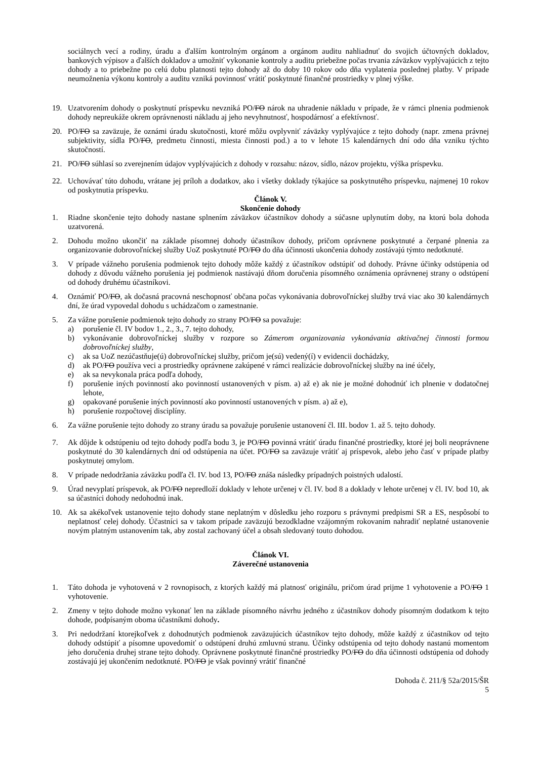sociálnych vecí a rodiny, úradu a ďalším kontrolným orgánom a orgánom auditu nahliadnuť do svojich účtovných dokladov, bankových výpisov a ďalších dokladov a umožniť vykonanie kontroly a auditu priebežne počas trvania záväzkov vyplývajúcich z tejto dohody a to priebežne po celú dobu platnosti tejto dohody až do doby 10 rokov odo dňa vyplatenia poslednej platby. V prípade neumožnenia výkonu kontroly a auditu vzniká povinnosť vrátiť poskytnuté finančné prostriedky v plnej výške.
19. Uzatvorením dohody o poskytnutí príspevku nevzniká PO/FO nárok na uhradenie nákladu v prípade, že v rámci plnenia podmienok dohody nepreukáže okrem oprávnenosti nákladu aj jeho nevyhnutnosť, hospodárnosť a efektívnosť.
20. PO/FO sa zaväzuje, že oznámi úradu skutočnosti, ktoré môžu ovplyvniť záväzky vyplývajúce z tejto dohody (napr. zmena právnej subjektivity, sídla PO/FO, predmetu činnosti, miesta činnosti pod.) a to v lehote 15 kalendárnych dní odo dňa vzniku týchto skutočností.
21. PO/FO súhlasí so zverejnením údajov vyplývajúcich z dohody v rozsahu: názov, sídlo, názov projektu, výška príspevku.
22. Uchovávať túto dohodu, vrátane jej príloh a dodatkov, ako i všetky doklady týkajúce sa poskytnutého príspevku, najmenej 10 rokov od poskytnutia príspevku.
Článok V.
Skončenie dohody
1. Riadne skončenie tejto dohody nastane splnením záväzkov účastníkov dohody a súčasne uplynutím doby, na ktorú bola dohoda uzatvorená.
2. Dohodu možno ukončiť na základe písomnej dohody účastníkov dohody, pričom oprávnene poskytnuté a čerpané plnenia za organizovanie dobrovoľníckej služby UoZ poskytnuté PO/FO do dňa účinnosti ukončenia dohody zostávajú týmto nedotknuté.
3. V prípade vážneho porušenia podmienok tejto dohody môže každý z účastníkov odstúpiť od dohody. Právne účinky odstúpenia od dohody z dôvodu vážneho porušenia jej podmienok nastávajú dňom doručenia písomného oznámenia oprávnenej strany o odstúpení od dohody druhému účastníkovi.
4. Oznámiť PO/FO, ak dočasná pracovná neschopnosť občana počas vykonávania dobrovoľníckej služby trvá viac ako 30 kalendárnych dní, že úrad vypovedal dohodu s uchádzačom o zamestnanie.
5. Za vážne porušenie podmienok tejto dohody zo strany PO/FO sa považuje:
a) porušenie čl. IV bodov 1., 2., 3., 7. tejto dohody,
b) vykonávanie dobrovoľníckej služby v rozpore so Zámerom organizovania vykonávania aktivačnej činnosti formou dobrovoľníckej služby,
c) ak sa UoZ nezúčastňuje(ú) dobrovoľníckej služby, pričom je(sú) vedený(í) v evidencii dochádzky,
d) ak PO/FO používa veci a prostriedky oprávnene zakúpené v rámci realizácie dobrovoľníckej služby na iné účely,
e) ak sa nevykonala práca podľa dohody,
f) porušenie iných povinností ako povinností ustanovených v písm. a) až e) ak nie je možné dohodnúť ich plnenie v dodatočnej lehote,
g) opakované porušenie iných povinností ako povinností ustanovených v písm. a) až e),
h) porušenie rozpočtovej disciplíny.
6. Za vážne porušenie tejto dohody zo strany úradu sa považuje porušenie ustanovení čl. III. bodov 1. až 5. tejto dohody.
7. Ak dôjde k odstúpeniu od tejto dohody podľa bodu 3, je PO/FO povinná vrátiť úradu finančné prostriedky, ktoré jej boli neoprávnene poskytnuté do 30 kalendárnych dní od odstúpenia na účet. PO/FO sa zaväzuje vrátiť aj príspevok, alebo jeho časť v prípade platby poskytnutej omylom.
8. V prípade nedodržania záväzku podľa čl. IV. bod 13, PO/FO znáša následky prípadných poistných udalostí.
9. Úrad nevyplatí príspevok, ak PO/FO nepredloží doklady v lehote určenej v čl. IV. bod 8 a doklady v lehote určenej v čl. IV. bod 10, ak sa účastníci dohody nedohodnú inak.
10. Ak sa akékoľvek ustanovenie tejto dohody stane neplatným v dôsledku jeho rozporu s právnymi predpismi SR a ES, nespôsobí to neplatnosť celej dohody. Účastníci sa v takom prípade zaväzujú bezodkladne vzájomným rokovaním nahradiť neplatné ustanovenie novým platným ustanovením tak, aby zostal zachovaný účel a obsah sledovaný touto dohodou.
Článok VI.
Záverečné ustanovenia
1. Táto dohoda je vyhotovená v 2 rovnopisoch, z ktorých každý má platnosť originálu, pričom úrad prijme 1 vyhotovenie a PO/FO 1 vyhotovenie.
2. Zmeny v tejto dohode možno vykonať len na základe písomného návrhu jedného z účastníkov dohody písomným dodatkom k tejto dohode, podpísaným oboma účastníkmi dohody.
3. Pri nedodržaní ktorejkoľvek z dohodnutých podmienok zaväzujúcich účastníkov tejto dohody, môže každý z účastníkov od tejto dohody odstúpiť a písomne upovedomiť o odstúpení druhú zmluvnú stranu. Účinky odstúpenia od tejto dohody nastanú momentom jeho doručenia druhej strane tejto dohody. Oprávnene poskytnuté finančné prostriedky PO/FO do dňa účinnosti odstúpenia od dohody zostávajú jej ukončením nedotknuté. PO/FO je však povinný vrátiť finančné
Dohoda č. 211/§ 52a/2015/ŠR
5